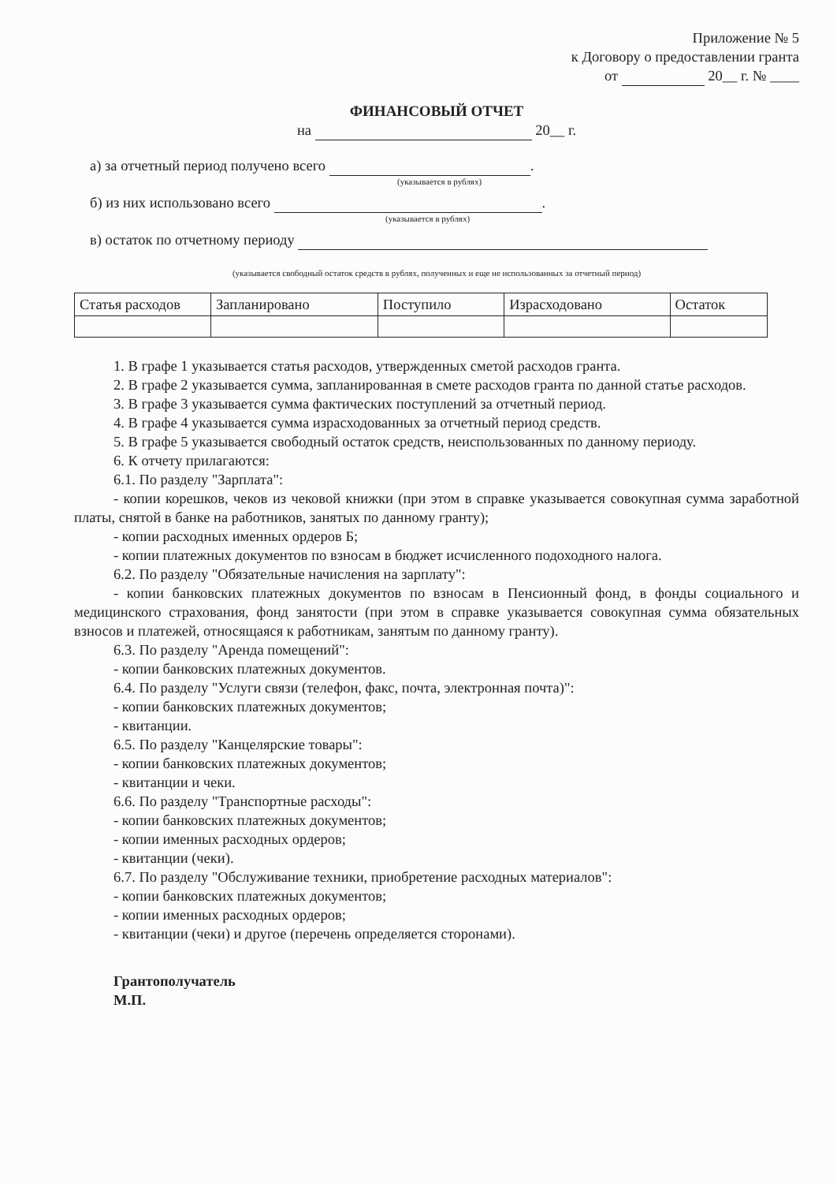Приложение № 5
к Договору о предоставлении гранта
от 20__ г. № ____
ФИНАНСОВЫЙ ОТЧЕТ
на 20__ г.
а) за отчетный период получено всего .
(указывается в рублях)
б) из них использовано всего .
(указывается в рублях)
в) остаток по отчетному периоду
(указывается свободный остаток средств в рублях, полученных и еще не использованных за отчетный период)
| Статья расходов | Запланировано | Поступило | Израсходовано | Остаток |
1. В графе 1 указывается статья расходов, утвержденных сметой расходов гранта.
2. В графе 2 указывается сумма, запланированная в смете расходов гранта по данной статье расходов.
3. В графе 3 указывается сумма фактических поступлений за отчетный период.
4. В графе 4 указывается сумма израсходованных за отчетный период средств.
5. В графе 5 указывается свободный остаток средств, неиспользованных по данному периоду.
6. К отчету прилагаются:
6.1. По разделу "Зарплата":
- копии корешков, чеков из чековой книжки (при этом в справке указывается совокупная сумма заработной платы, снятой в банке на работников, занятых по данному гранту);
- копии расходных именных ордеров Б;
- копии платежных документов по взносам в бюджет исчисленного подоходного налога.
6.2. По разделу "Обязательные начисления на зарплату":
- копии банковских платежных документов по взносам в Пенсионный фонд, в фонды социального и медицинского страхования, фонд занятости (при этом в справке указывается совокупная сумма обязательных взносов и платежей, относящаяся к работникам, занятым по данному гранту).
6.3. По разделу "Аренда помещений":
- копии банковских платежных документов.
6.4. По разделу "Услуги связи (телефон, факс, почта, электронная почта)":
- копии банковских платежных документов;
- квитанции.
6.5. По разделу "Канцелярские товары":
- копии банковских платежных документов;
- квитанции и чеки.
6.6. По разделу "Транспортные расходы":
- копии банковских платежных документов;
- копии именных расходных ордеров;
- квитанции (чеки).
6.7. По разделу "Обслуживание техники, приобретение расходных материалов":
- копии банковских платежных документов;
- копии именных расходных ордеров;
- квитанции (чеки) и другое (перечень определяется сторонами).
Грантополучатель
М.П.